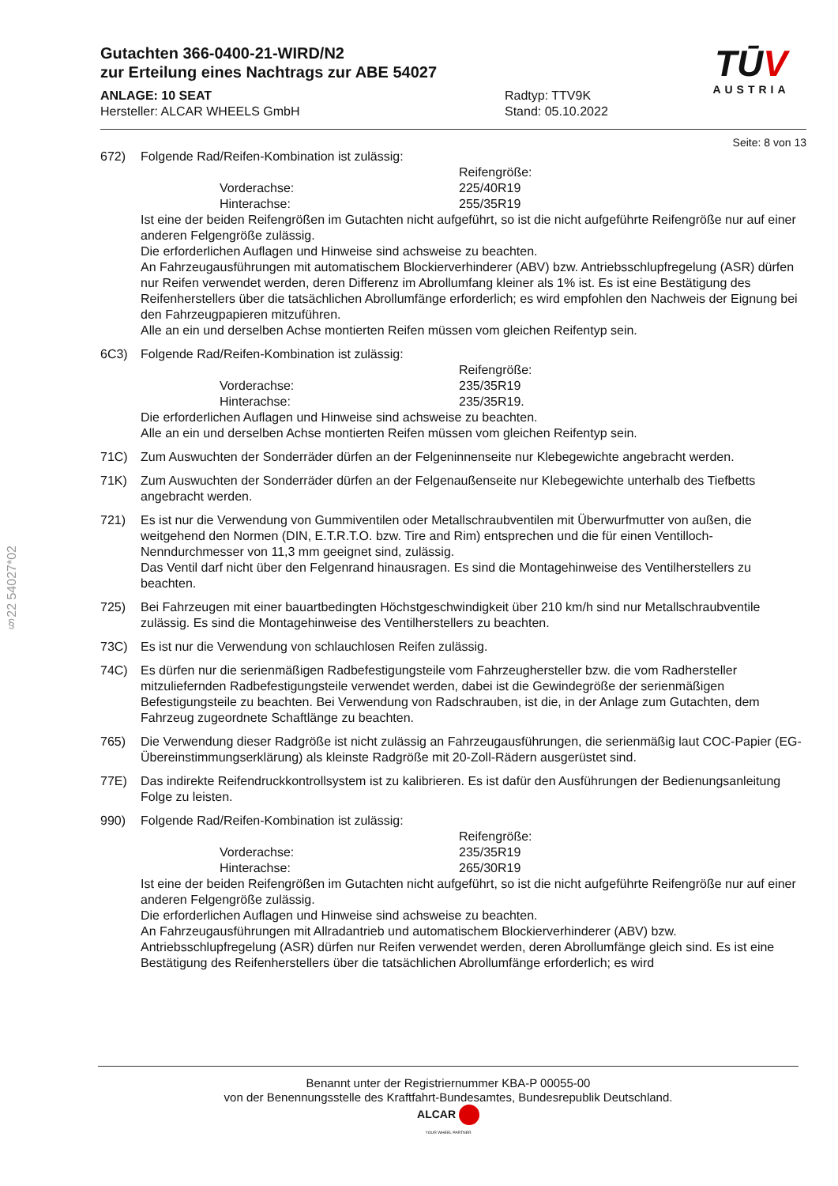§22 54027*02
Gutachten 366-0400-21-WIRD/N2
zur Erteilung eines Nachtrags zur ABE 54027
ANLAGE: 10 SEAT
Hersteller: ALCAR WHEELS GmbH
Radtyp: TTV9K
Stand: 05.10.2022
TŪV
AUSTRIA
Seite: 8 von 13
672) Folgende Rad/Reifen-Kombination ist zulässig:
Reifengröße: Vorderachse: 225/40R19 Hinterachse: 255/35R19
Ist eine der beiden Reifengrößen im Gutachten nicht aufgeführt, so ist die nicht aufgeführte Reifengröße nur auf einer anderen Felgengröße zulässig.
Die erforderlichen Auflagen und Hinweise sind achsweise zu beachten.
An Fahrzeugausführungen mit automatischem Blockierverhinderer (ABV) bzw. Antriebsschlupfregelung (ASR) dürfen nur Reifen verwendet werden, deren Differenz im Abrollumfang kleiner als 1% ist. Es ist eine Bestätigung des Reifenherstellers über die tatsächlichen Abrollumfänge erforderlich; es wird empfohlen den Nachweis der Eignung bei den Fahrzeugpapieren mitzuführen.
Alle an ein und derselben Achse montierten Reifen müssen vom gleichen Reifentyp sein.
6C3) Folgende Rad/Reifen-Kombination ist zulässig:
Reifengröße: Vorderachse: 235/35R19 Hinterachse: 235/35R19.
Die erforderlichen Auflagen und Hinweise sind achsweise zu beachten.
Alle an ein und derselben Achse montierten Reifen müssen vom gleichen Reifentyp sein.
71C) Zum Auswuchten der Sonderräder dürfen an der Felgeninnenseite nur Klebegewichte angebracht werden.
71K) Zum Auswuchten der Sonderräder dürfen an der Felgenaußenseite nur Klebegewichte unterhalb des Tiefbetts angebracht werden.
721) Es ist nur die Verwendung von Gummiventilen oder Metallschraubventilen mit Überwurfmutter von außen, die weitgehend den Normen (DIN, E.T.R.T.O. bzw. Tire and Rim) entsprechen und die für einen Ventilloch-Nenndurchmesser von 11,3 mm geeignet sind, zulässig.
Das Ventil darf nicht über den Felgenrand hinausragen. Es sind die Montagehinweise des Ventilherstellers zu beachten.
725) Bei Fahrzeugen mit einer bauartbedingten Höchstgeschwindigkeit über 210 km/h sind nur Metallschraubventile zulässig. Es sind die Montagehinweise des Ventilherstellers zu beachten.
73C) Es ist nur die Verwendung von schlauchlosen Reifen zulässig.
74C) Es dürfen nur die serienmäßigen Radbefestigungsteile vom Fahrzeughersteller bzw. die vom Radhersteller mitzuliefernden Radbefestigungsteile verwendet werden, dabei ist die Gewindegröße der serienmäßigen Befestigungsteile zu beachten. Bei Verwendung von Radschrauben, ist die, in der Anlage zum Gutachten, dem Fahrzeug zugeordnete Schaftlänge zu beachten.
765) Die Verwendung dieser Radgröße ist nicht zulässig an Fahrzeugausführungen, die serienmäßig laut COC-Papier (EG-Übereinstimmungserklärung) als kleinste Radgröße mit 20-Zoll-Rädern ausgerüstet sind.
77E) Das indirekte Reifendruckkontrollsystem ist zu kalibrieren. Es ist dafür den Ausführungen der Bedienungsanleitung Folge zu leisten.
990) Folgende Rad/Reifen-Kombination ist zulässig:
Reifengröße: Vorderachse: 235/35R19 Hinterachse: 265/30R19
Ist eine der beiden Reifengrößen im Gutachten nicht aufgeführt, so ist die nicht aufgeführte Reifengröße nur auf einer anderen Felgengröße zulässig.
Die erforderlichen Auflagen und Hinweise sind achsweise zu beachten.
An Fahrzeugausführungen mit Allradantrieb und automatischem Blockierverhinderer (ABV) bzw. Antriebsschlupfregelung (ASR) dürfen nur Reifen verwendet werden, deren Abrollumfänge gleich sind. Es ist eine Bestätigung des Reifenherstellers über die tatsächlichen Abrollumfänge erforderlich; es wird
Benannt unter der Registriernummer KBA-P 00055-00
von der Benennungsstelle des Kraftfahrt-Bundesamtes, Bundesrepublik Deutschland.
ALCAR
YOUR WHEEL PARTNER